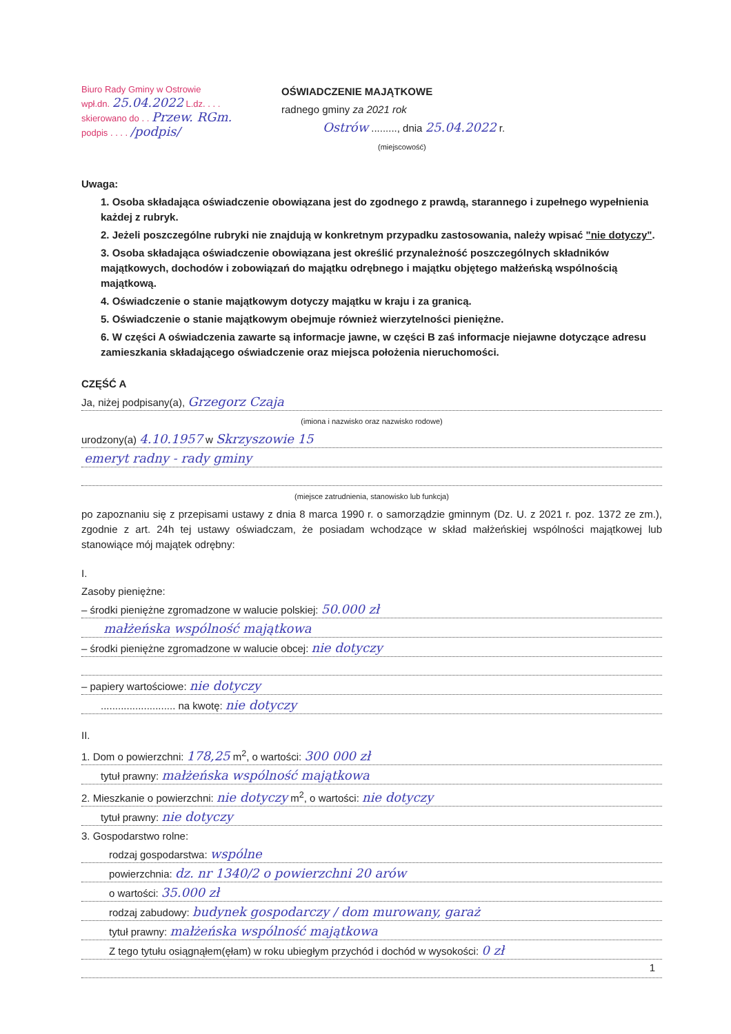Biuro Rady Gminy w Ostrowie
wpł.dn. 25.04.2022 L.dz. . . .
skierowano do . . Przew. RGm.
podpis . . . . /podpis/
OŚWIADCZENIE MAJĄTKOWE
radnego gminy za 2021 rok
Ostrów ........., dnia 25.04.2022 r.
(miejscowość)
Uwaga:
1. Osoba składająca oświadczenie obowiązana jest do zgodnego z prawdą, starannego i zupełnego wypełnienia każdej z rubryk.
2. Jeżeli poszczególne rubryki nie znajdują w konkretnym przypadku zastosowania, należy wpisać "nie dotyczy".
3. Osoba składająca oświadczenie obowiązana jest określić przynależność poszczególnych składników majątkowych, dochodów i zobowiązań do majątku odrębnego i majątku objętego małżeńską wspólnością majątkową.
4. Oświadczenie o stanie majątkowym dotyczy majątku w kraju i za granicą.
5. Oświadczenie o stanie majątkowym obejmuje również wierzytelności pieniężne.
6. W części A oświadczenia zawarte są informacje jawne, w części B zaś informacje niejawne dotyczące adresu zamieszkania składającego oświadczenie oraz miejsca położenia nieruchomości.
CZĘŚĆ A
Ja, niżej podpisany(a), Grzegorz Czaja
(imiona i nazwisko oraz nazwisko rodowe)
urodzony(a) 4.10.1957 w Skrzyszowie 15
emeryt radny - rady gminy
(miejsce zatrudnienia, stanowisko lub funkcja)
po zapoznaniu się z przepisami ustawy z dnia 8 marca 1990 r. o samorządzie gminnym (Dz. U. z 2021 r. poz. 1372 ze zm.), zgodnie z art. 24h tej ustawy oświadczam, że posiadam wchodzące w skład małżeńskiej wspólności majątkowej lub stanowiące mój majątek odrębny:
I.
Zasoby pieniężne:
– środki pieniężne zgromadzone w walucie polskiej: 50.000 zł
małżeńska wspólność majątkowa
– środki pieniężne zgromadzone w walucie obcej: nie dotyczy
– papiery wartościowe: nie dotyczy
.......................... na kwotę: nie dotyczy
II.
1. Dom o powierzchni: 178,25 m<sup>2</sup>, o wartości: 300 000 zł
tytuł prawny: małżeńska wspólność majątkowa
2. Mieszkanie o powierzchni: nie dotyczy m<sup>2</sup>, o wartości: nie dotyczy
tytuł prawny: nie dotyczy
3. Gospodarstwo rolne:
rodzaj gospodarstwa: wspólne
powierzchnia: dz. nr 1340/2 o powierzchni 20 arów
o wartości: 35.000 zł
rodzaj zabudowy: budynek gospodarczy / dom murowany, garaż
tytuł prawny: małżeńska wspólność majątkowa
Z tego tytułu osiągnąłem(ęłam) w roku ubiegłym przychód i dochód w wysokości: 0 zł
1